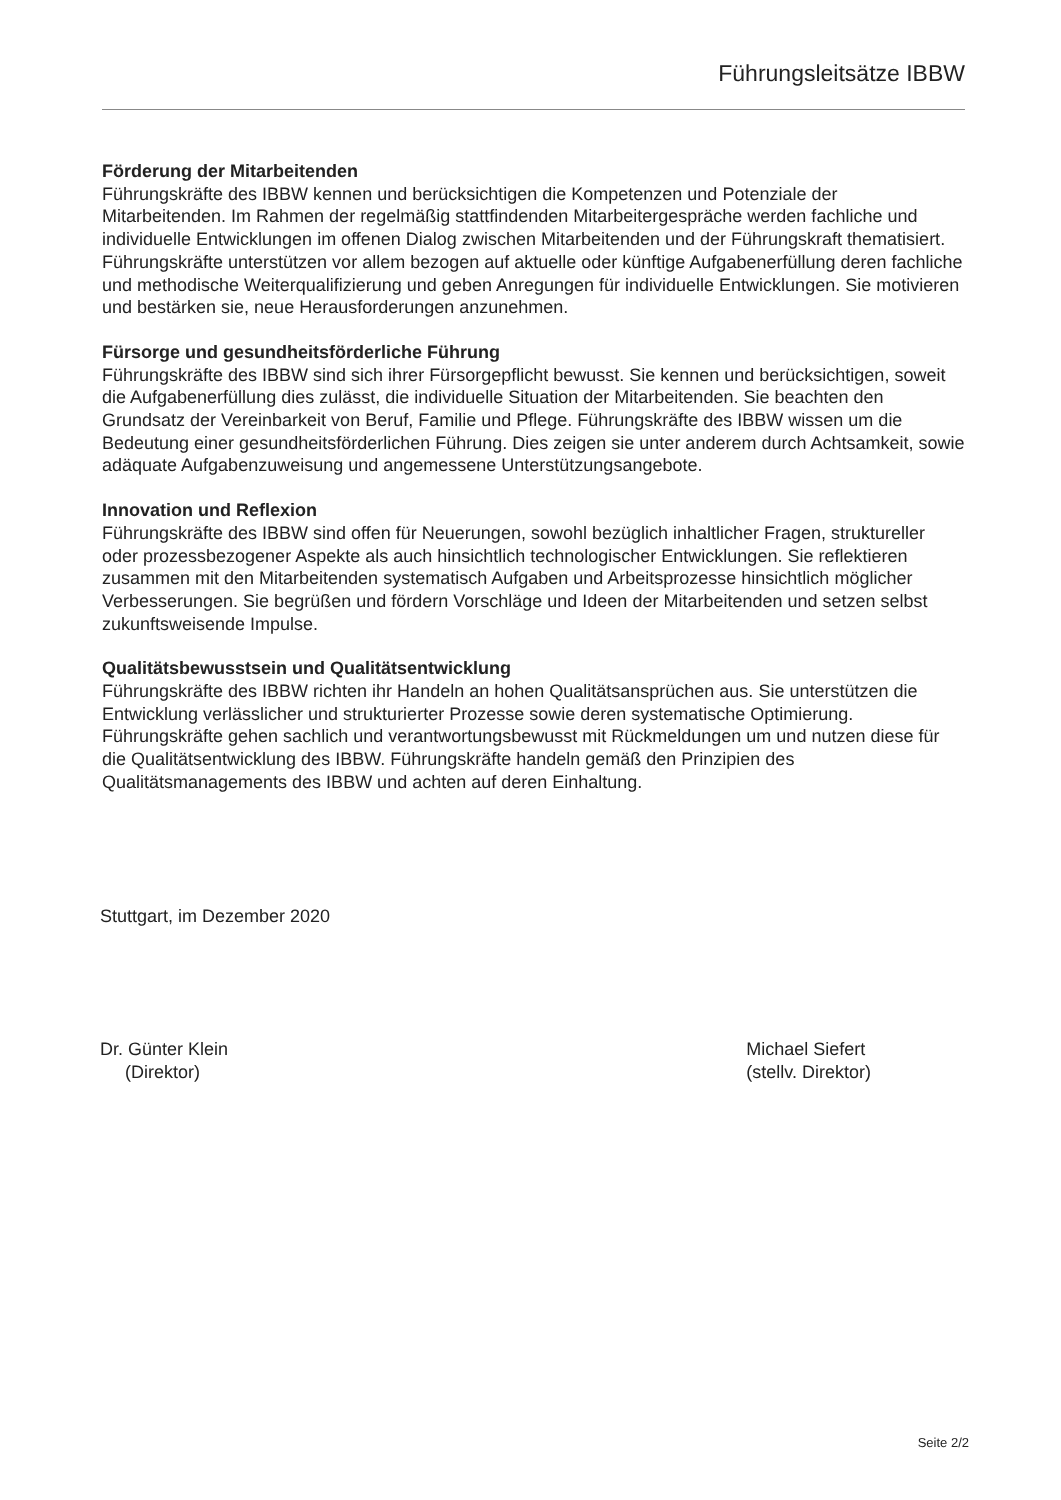Führungsleitsätze IBBW
Förderung der Mitarbeitenden
Führungskräfte des IBBW kennen und berücksichtigen die Kompetenzen und Potenziale der Mitarbeitenden. Im Rahmen der regelmäßig stattfindenden Mitarbeitergespräche werden fachliche und individuelle Entwicklungen im offenen Dialog zwischen Mitarbeitenden und der Führungskraft thematisiert. Führungskräfte unterstützen vor allem bezogen auf aktuelle oder künftige Aufgabenerfüllung deren fachliche und methodische Weiterqualifizierung und geben Anregungen für individuelle Entwicklungen. Sie motivieren und bestärken sie, neue Herausforderungen anzunehmen.
Fürsorge und gesundheitsförderliche Führung
Führungskräfte des IBBW sind sich ihrer Fürsorgepflicht bewusst. Sie kennen und berücksichtigen, soweit die Aufgabenerfüllung dies zulässt, die individuelle Situation der Mitarbeitenden. Sie beachten den Grundsatz der Vereinbarkeit von Beruf, Familie und Pflege. Führungskräfte des IBBW wissen um die Bedeutung einer gesundheitsförderlichen Führung. Dies zeigen sie unter anderem durch Achtsamkeit, sowie adäquate Aufgabenzuweisung und angemessene Unterstützungsangebote.
Innovation und Reflexion
Führungskräfte des IBBW sind offen für Neuerungen, sowohl bezüglich inhaltlicher Fragen, struktureller oder prozessbezogener Aspekte als auch hinsichtlich technologischer Entwicklungen. Sie reflektieren zusammen mit den Mitarbeitenden systematisch Aufgaben und Arbeitsprozesse hinsichtlich möglicher Verbesserungen. Sie begrüßen und fördern Vorschläge und Ideen der Mitarbeitenden und setzen selbst zukunftsweisende Impulse.
Qualitätsbewusstsein und Qualitätsentwicklung
Führungskräfte des IBBW richten ihr Handeln an hohen Qualitätsansprüchen aus. Sie unterstützen die Entwicklung verlässlicher und strukturierter Prozesse sowie deren systematische Optimierung. Führungskräfte gehen sachlich und verantwortungsbewusst mit Rückmeldungen um und nutzen diese für die Qualitätsentwicklung des IBBW. Führungskräfte handeln gemäß den Prinzipien des Qualitätsmanagements des IBBW und achten auf deren Einhaltung.
Stuttgart, im Dezember 2020
Dr. Günter Klein
(Direktor)
Michael Siefert
(stellv. Direktor)
Seite 2/2